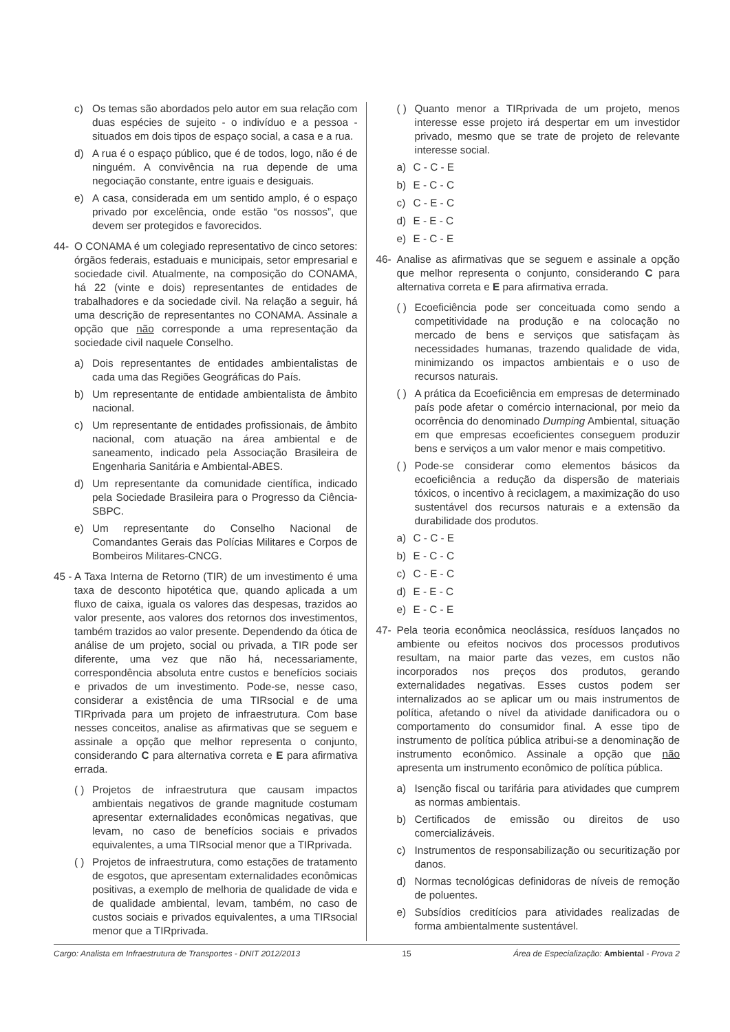c) Os temas são abordados pelo autor em sua relação com duas espécies de sujeito - o indivíduo e a pessoa - situados em dois tipos de espaço social, a casa e a rua.
d) A rua é o espaço público, que é de todos, logo, não é de ninguém. A convivência na rua depende de uma negociação constante, entre iguais e desiguais.
e) A casa, considerada em um sentido amplo, é o espaço privado por excelência, onde estão “os nossos”, que devem ser protegidos e favorecidos.
44- O CONAMA é um colegiado representativo de cinco setores: órgãos federais, estaduais e municipais, setor empresarial e sociedade civil. Atualmente, na composição do CONAMA, há 22 (vinte e dois) representantes de entidades de trabalhadores e da sociedade civil. Na relação a seguir, há uma descrição de representantes no CONAMA. Assinale a opção que não corresponde a uma representação da sociedade civil naquele Conselho.
a) Dois representantes de entidades ambientalistas de cada uma das Regiões Geográficas do País.
b) Um representante de entidade ambientalista de âmbito nacional.
c) Um representante de entidades profissionais, de âmbito nacional, com atuação na área ambiental e de saneamento, indicado pela Associação Brasileira de Engenharia Sanitária e Ambiental-ABES.
d) Um representante da comunidade científica, indicado pela Sociedade Brasileira para o Progresso da Ciência-SBPC.
e) Um representante do Conselho Nacional de Comandantes Gerais das Polícias Militares e Corpos de Bombeiros Militares-CNCG.
45 -
A Taxa Interna de Retorno (TIR) de um investimento é uma taxa de desconto hipotética que, quando aplicada a um fluxo de caixa, iguala os valores das despesas, trazidos ao valor presente, aos valores dos retornos dos investimentos, também trazidos ao valor presente. Dependendo da ótica de análise de um projeto, social ou privada, a TIR pode ser diferente, uma vez que não há, necessariamente, correspondência absoluta entre custos e benefícios sociais e privados de um investimento. Pode-se, nesse caso, considerar a existência de uma TIRsocial e de uma TIRprivada para um projeto de infraestrutura. Com base nesses conceitos, analise as afirmativas que se seguem e assinale a opção que melhor representa o conjunto, considerando C para alternativa correta e E para afirmativa errada.
( )
Projetos de infraestrutura que causam impactos ambientais negativos de grande magnitude costumam apresentar externalidades econômicas negativas, que levam, no caso de benefícios sociais e privados equivalentes, a uma TIRsocial menor que a TIRprivada.
( )
Projetos de infraestrutura, como estações de tratamento de esgotos, que apresentam externalidades econômicas positivas, a exemplo de melhoria de qualidade de vida e de qualidade ambiental, levam, também, no caso de custos sociais e privados equivalentes, a uma TIRsocial menor que a TIRprivada.
( )
Quanto menor a TIRprivada de um projeto, menos interesse esse projeto irá despertar em um investidor privado, mesmo que se trate de projeto de relevante interesse social.
a) C - C - E
b) E - C - C
c) C - E - C
d) E - E - C
e) E - C - E
46- Analise as afirmativas que se seguem e assinale a opção que melhor representa o conjunto, considerando C para alternativa correta e E para afirmativa errada.
( )
Ecoeficiência pode ser conceituada como sendo a competitividade na produção e na colocação no mercado de bens e serviços que satisfaçam às necessidades humanas, trazendo qualidade de vida, minimizando os impactos ambientais e o uso de recursos naturais.
( )
A prática da Ecoeficiência em empresas de determinado país pode afetar o comércio internacional, por meio da ocorrência do denominado Dumping Ambiental, situação em que empresas ecoeficientes conseguem produzir bens e serviços a um valor menor e mais competitivo.
( )
Pode-se considerar como elementos básicos da ecoeficiência a redução da dispersão de materiais tóxicos, o incentivo à reciclagem, a maximização do uso sustentável dos recursos naturais e a extensão da durabilidade dos produtos.
a) C - C - E
b) E - C - C
c) C - E - C
d) E - E - C
e) E - C - E
47- Pela teoria econômica neoclássica, resíduos lançados no ambiente ou efeitos nocivos dos processos produtivos resultam, na maior parte das vezes, em custos não incorporados nos preços dos produtos, gerando externalidades negativas. Esses custos podem ser internalizados ao se aplicar um ou mais instrumentos de política, afetando o nível da atividade danificadora ou o comportamento do consumidor final. A esse tipo de instrumento de política pública atribui-se a denominação de instrumento econômico. Assinale a opção que não apresenta um instrumento econômico de política pública.
a) Isenção fiscal ou tarifária para atividades que cumprem as normas ambientais.
b) Certificados de emissão ou direitos de uso comercializáveis.
c) Instrumentos de responsabilização ou securitização por danos.
d) Normas tecnológicas definidoras de níveis de remoção de poluentes.
e) Subsídios creditícios para atividades realizadas de forma ambientalmente sustentável.
Cargo: Analista em Infraestrutura de Transportes - DNIT 2012/2013 15 Área de Especialização: Ambiental - Prova 2